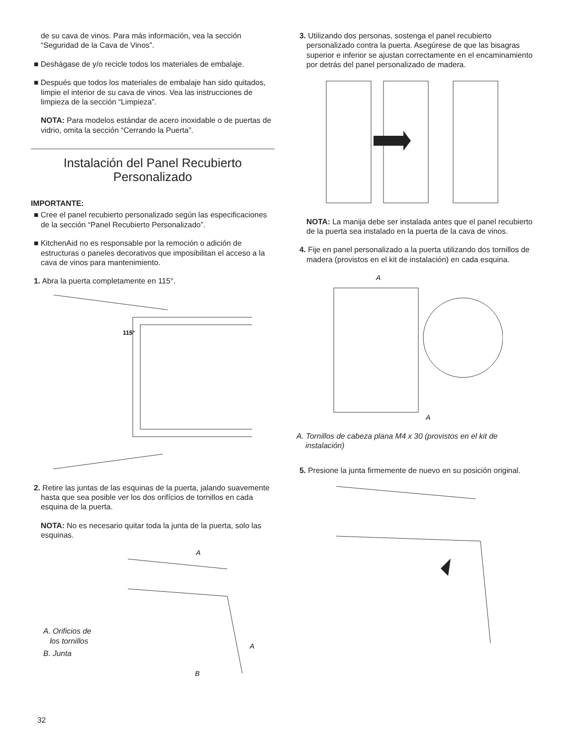de su cava de vinos. Para más información, vea la sección “Seguridad de la Cava de Vinos”.
■ Deshágase de y/o recicle todos los materiales de embalaje.
■ Después que todos los materiales de embalaje han sido quitados, limpie el interior de su cava de vinos. Vea las instrucciones de limpieza de la sección “Limpieza”.
NOTA: Para modelos estándar de acero inoxidable o de puertas de vidrio, omita la sección “Cerrando la Puerta”.
Instalación del Panel Recubierto
Personalizado
IMPORTANTE:
■ Cree el panel recubierto personalizado según las especificaciones de la sección “Panel Recubierto Personalizado”.
■ KitchenAid no es responsable por la remoción o adición de estructuras o paneles decorativos que imposibilitan el acceso a la cava de vinos para mantenimiento.
1. Abra la puerta completamente en 115°.
115°
2. Retire las juntas de las esquinas de la puerta, jalando suavemente hasta que sea posible ver los dos orifícios de tornillos en cada esquina de la puerta.
NOTA: No es necesario quitar toda la junta de la puerta, solo las esquinas.
A. Orificios de
los tornillos
B. Junta
A
A
B
3. Utilizando dos personas, sostenga el panel recubierto personalizado contra la puerta. Asegúrese de que las bisagras superior e inferior se ajustan correctamente en el encaminamiento por detrás del panel personalizado de madera.
NOTA: La manija debe ser instalada antes que el panel recubierto de la puerta sea instalado en la puerta de la cava de vinos.
4. Fije en panel personalizado a la puerta utilizando dos tornillos de madera (provistos en el kit de instalación) en cada esquina.
A
A
A. Tornillos de cabeza plana M4 x 30 (provistos en el kit de instalación)
5. Presione la junta firmemente de nuevo en su posición original.
32